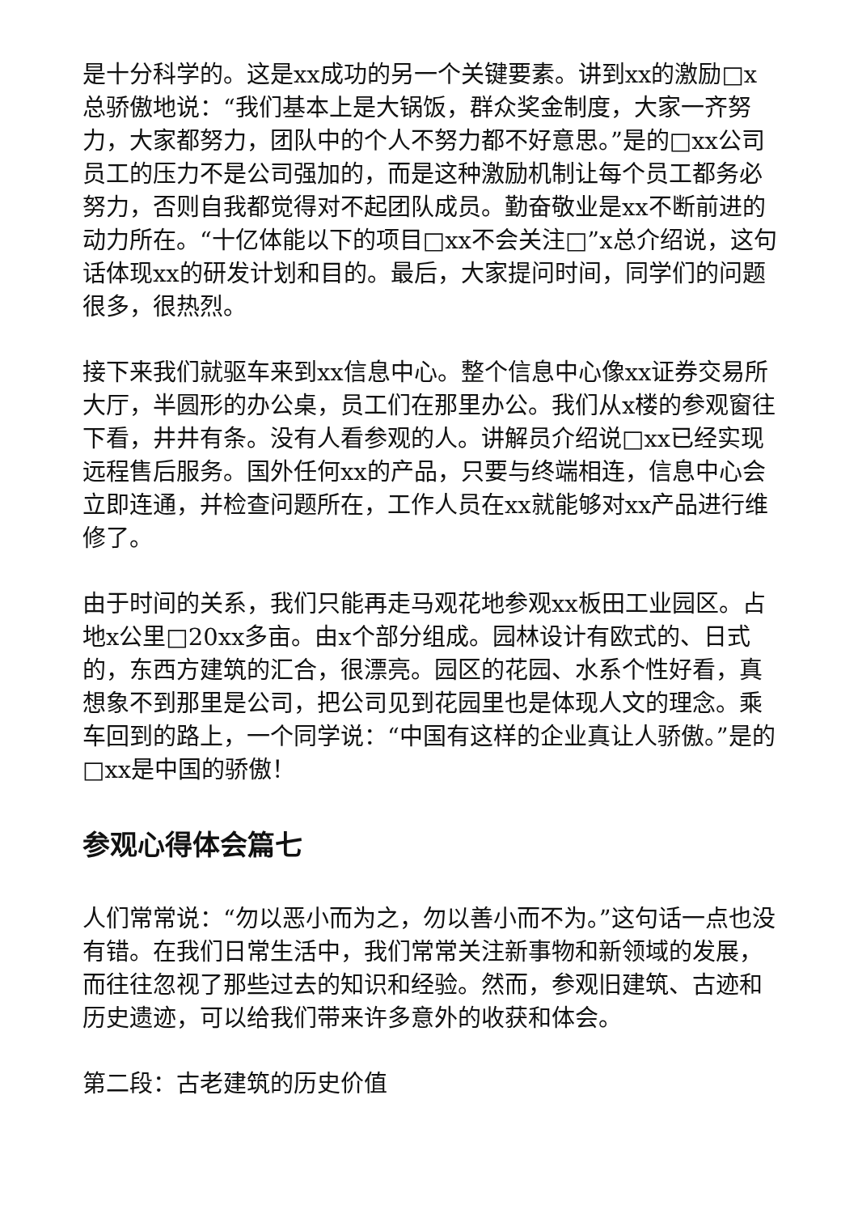是十分科学的。这是xx成功的另一个关键要素。讲到xx的激励□x总骄傲地说：“我们基本上是大锅饭，群众奖金制度，大家一齐努力，大家都努力，团队中的个人不努力都不好意思。”是的□xx公司员工的压力不是公司强加的，而是这种激励机制让每个员工都务必努力，否则自我都觉得对不起团队成员。勤奋敬业是xx不断前进的动力所在。“十亿体能以下的项目□xx不会关注□”x总介绍说，这句话体现xx的研发计划和目的。最后，大家提问时间，同学们的问题很多，很热烈。
接下来我们就驱车来到xx信息中心。整个信息中心像xx证券交易所大厅，半圆形的办公桌，员工们在那里办公。我们从x楼的参观窗往下看，井井有条。没有人看参观的人。讲解员介绍说□xx已经实现远程售后服务。国外任何xx的产品，只要与终端相连，信息中心会立即连通，并检查问题所在，工作人员在xx就能够对xx产品进行维修了。
由于时间的关系，我们只能再走马观花地参观xx板田工业园区。占地x公里□20xx多亩。由x个部分组成。园林设计有欧式的、日式的，东西方建筑的汇合，很漂亮。园区的花园、水系个性好看，真想象不到那里是公司，把公司见到花园里也是体现人文的理念。乘车回到的路上，一个同学说：“中国有这样的企业真让人骄傲。”是的□xx是中国的骄傲！
参观心得体会篇七
人们常常说：“勿以恶小而为之，勿以善小而不为。”这句话一点也没有错。在我们日常生活中，我们常常关注新事物和新领域的发展，而往往忽视了那些过去的知识和经验。然而，参观旧建筑、古迹和历史遗迹，可以给我们带来许多意外的收获和体会。
第二段：古老建筑的历史价值